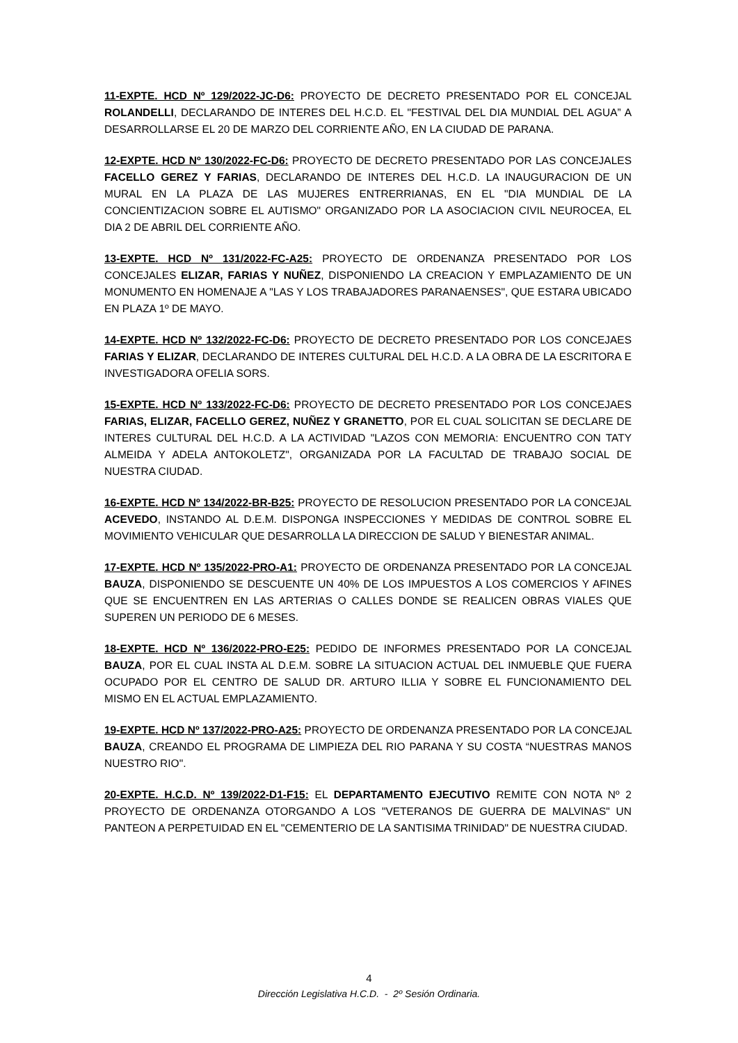11-EXPTE. HCD Nº 129/2022-JC-D6: PROYECTO DE DECRETO PRESENTADO POR EL CONCEJAL ROLANDELLI, DECLARANDO DE INTERES DEL H.C.D. EL "FESTIVAL DEL DIA MUNDIAL DEL AGUA” A DESARROLLARSE EL 20 DE MARZO DEL CORRIENTE AÑO, EN LA CIUDAD DE PARANA.
12-EXPTE. HCD Nº 130/2022-FC-D6: PROYECTO DE DECRETO PRESENTADO POR LAS CONCEJALES FACELLO GEREZ Y FARIAS, DECLARANDO DE INTERES DEL H.C.D. LA INAUGURACION DE UN MURAL EN LA PLAZA DE LAS MUJERES ENTRERRIANAS, EN EL "DIA MUNDIAL DE LA CONCIENTIZACION SOBRE EL AUTISMO" ORGANIZADO POR LA ASOCIACION CIVIL NEUROCEA, EL DIA 2 DE ABRIL DEL CORRIENTE AÑO.
13-EXPTE. HCD Nº 131/2022-FC-A25: PROYECTO DE ORDENANZA PRESENTADO POR LOS CONCEJALES ELIZAR, FARIAS Y NUÑEZ, DISPONIENDO LA CREACION Y EMPLAZAMIENTO DE UN MONUMENTO EN HOMENAJE A "LAS Y LOS TRABAJADORES PARANAENSES", QUE ESTARA UBICADO EN PLAZA 1º DE MAYO.
14-EXPTE. HCD Nº 132/2022-FC-D6: PROYECTO DE DECRETO PRESENTADO POR LOS CONCEJAES FARIAS Y ELIZAR, DECLARANDO DE INTERES CULTURAL DEL H.C.D. A LA OBRA DE LA ESCRITORA E INVESTIGADORA OFELIA SORS.
15-EXPTE. HCD Nº 133/2022-FC-D6: PROYECTO DE DECRETO PRESENTADO POR LOS CONCEJAES FARIAS, ELIZAR, FACELLO GEREZ, NUÑEZ Y GRANETTO, POR EL CUAL SOLICITAN SE DECLARE DE INTERES CULTURAL DEL H.C.D. A LA ACTIVIDAD "LAZOS CON MEMORIA: ENCUENTRO CON TATY ALMEIDA Y ADELA ANTOKOLETZ", ORGANIZADA POR LA FACULTAD DE TRABAJO SOCIAL DE NUESTRA CIUDAD.
16-EXPTE. HCD Nº 134/2022-BR-B25: PROYECTO DE RESOLUCION PRESENTADO POR LA CONCEJAL ACEVEDO, INSTANDO AL D.E.M. DISPONGA INSPECCIONES Y MEDIDAS DE CONTROL SOBRE EL MOVIMIENTO VEHICULAR QUE DESARROLLA LA DIRECCION DE SALUD Y BIENESTAR ANIMAL.
17-EXPTE. HCD Nº 135/2022-PRO-A1: PROYECTO DE ORDENANZA PRESENTADO POR LA CONCEJAL BAUZA, DISPONIENDO SE DESCUENTE UN 40% DE LOS IMPUESTOS A LOS COMERCIOS Y AFINES QUE SE ENCUENTREN EN LAS ARTERIAS O CALLES DONDE SE REALICEN OBRAS VIALES QUE SUPEREN UN PERIODO DE 6 MESES.
18-EXPTE. HCD Nº 136/2022-PRO-E25: PEDIDO DE INFORMES PRESENTADO POR LA CONCEJAL BAUZA, POR EL CUAL INSTA AL D.E.M. SOBRE LA SITUACION ACTUAL DEL INMUEBLE QUE FUERA OCUPADO POR EL CENTRO DE SALUD DR. ARTURO ILLIA Y SOBRE EL FUNCIONAMIENTO DEL MISMO EN EL ACTUAL EMPLAZAMIENTO.
19-EXPTE. HCD Nº 137/2022-PRO-A25: PROYECTO DE ORDENANZA PRESENTADO POR LA CONCEJAL BAUZA, CREANDO EL PROGRAMA DE LIMPIEZA DEL RIO PARANA Y SU COSTA “NUESTRAS MANOS NUESTRO RIO".
20-EXPTE. H.C.D. Nº 139/2022-D1-F15: EL DEPARTAMENTO EJECUTIVO REMITE CON NOTA Nº 2 PROYECTO DE ORDENANZA OTORGANDO A LOS "VETERANOS DE GUERRA DE MALVINAS" UN PANTEON A PERPETUIDAD EN EL "CEMENTERIO DE LA SANTISIMA TRINIDAD" DE NUESTRA CIUDAD.
4
Dirección Legislativa H.C.D. - 2º Sesión Ordinaria.